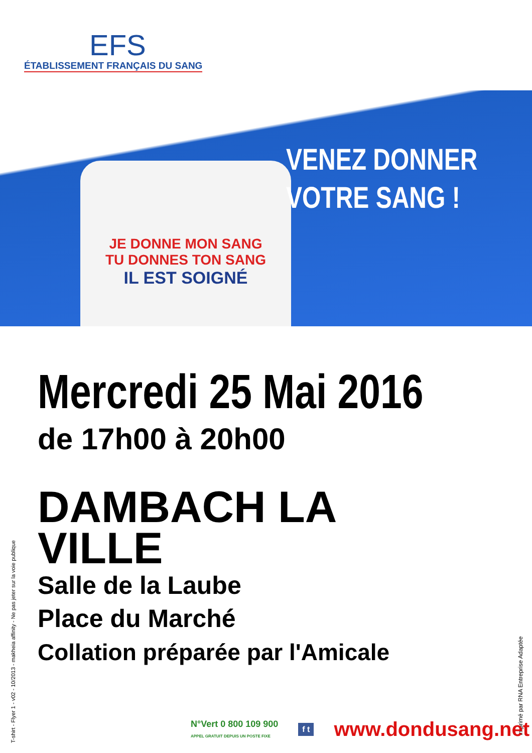EFS
ÉTABLISSEMENT FRANÇAIS DU SANG
JE DONNE MON SANG
TU DONNES TON SANG
IL EST SOIGNÉ
VENEZ DONNER
VOTRE SANG !
Mercredi 25 Mai 2016
de 17h00 à 20h00
DAMBACH LA
VILLE
Salle de la Laube
Place du Marché
Collation préparée par l'Amicale
T-shirt - Flyer 1 - v02 - 10/2013 - makheia affinity - Ne pas jeter sur la voie publique
Imprimé par RNA Entreprise Adaptée
N°Vert 0 800 109 900
APPEL GRATUIT DEPUIS UN POSTE FIXE
f t
www.dondusang.net